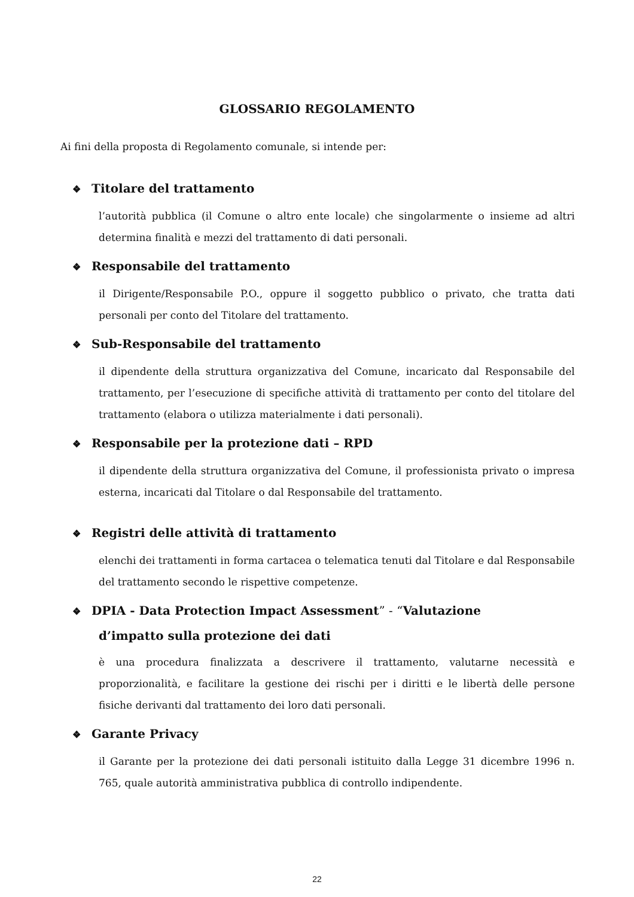GLOSSARIO REGOLAMENTO
Ai fini della proposta di Regolamento comunale, si intende per:
❖ Titolare del trattamento
l’autorità pubblica (il Comune o altro ente locale) che singolarmente o insieme ad altri determina finalità e mezzi del trattamento di dati personali.
❖ Responsabile del trattamento
il Dirigente/Responsabile P.O., oppure il soggetto pubblico o privato, che tratta dati personali per conto del Titolare del trattamento.
❖ Sub-Responsabile del trattamento
il dipendente della struttura organizzativa del Comune, incaricato dal Responsabile del trattamento, per l’esecuzione di specifiche attività di trattamento per conto del titolare del trattamento (elabora o utilizza materialmente i dati personali).
❖ Responsabile per la protezione dati – RPD
il dipendente della struttura organizzativa del Comune, il professionista privato o impresa esterna, incaricati dal Titolare o dal Responsabile del trattamento.
❖ Registri delle attività di trattamento
elenchi dei trattamenti in forma cartacea o telematica tenuti dal Titolare e dal Responsabile del trattamento secondo le rispettive competenze.
❖ DPIA - Data Protection Impact Assessment” - “Valutazione
d’impatto sulla protezione dei dati
è una procedura finalizzata a descrivere il trattamento, valutarne necessità e proporzionalità, e facilitare la gestione dei rischi per i diritti e le libertà delle persone fisiche derivanti dal trattamento dei loro dati personali.
❖ Garante Privacy
il Garante per la protezione dei dati personali istituito dalla Legge 31 dicembre 1996 n. 765, quale autorità amministrativa pubblica di controllo indipendente.
22